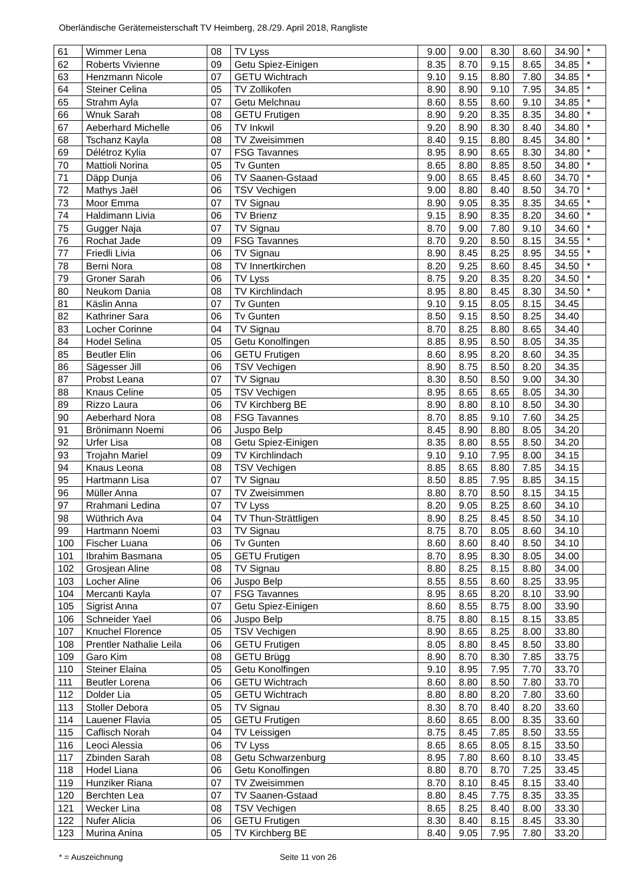Oberländische Gerätemeisterschaft TV Heimberg, 28./29. April 2018, Rangliste
| 61 | Wimmer Lena | 08 | TV Lyss | 9.00 | 9.00 | 8.30 | 8.60 | 34.90 | * |
| 62 | Roberts Vivienne | 09 | Getu Spiez-Einigen | 8.35 | 8.70 | 9.15 | 8.65 | 34.85 | * |
| 63 | Henzmann Nicole | 07 | GETU Wichtrach | 9.10 | 9.15 | 8.80 | 7.80 | 34.85 | * |
| 64 | Steiner Celina | 05 | TV Zollikofen | 8.90 | 8.90 | 9.10 | 7.95 | 34.85 | * |
| 65 | Strahm Ayla | 07 | Getu Melchnau | 8.60 | 8.55 | 8.60 | 9.10 | 34.85 | * |
| 66 | Wnuk Sarah | 08 | GETU Frutigen | 8.90 | 9.20 | 8.35 | 8.35 | 34.80 | * |
| 67 | Aeberhard Michelle | 06 | TV Inkwil | 9.20 | 8.90 | 8.30 | 8.40 | 34.80 | * |
| 68 | Tschanz Kayla | 08 | TV Zweisimmen | 8.40 | 9.15 | 8.80 | 8.45 | 34.80 | * |
| 69 | Délétroz Kylia | 07 | FSG Tavannes | 8.95 | 8.90 | 8.65 | 8.30 | 34.80 | * |
| 70 | Mattioli Norina | 05 | Tv Gunten | 8.65 | 8.80 | 8.85 | 8.50 | 34.80 | * |
| 71 | Däpp Dunja | 06 | TV Saanen-Gstaad | 9.00 | 8.65 | 8.45 | 8.60 | 34.70 | * |
| 72 | Mathys Jaël | 06 | TSV Vechigen | 9.00 | 8.80 | 8.40 | 8.50 | 34.70 | * |
| 73 | Moor Emma | 07 | TV Signau | 8.90 | 9.05 | 8.35 | 8.35 | 34.65 | * |
| 74 | Haldimann Livia | 06 | TV Brienz | 9.15 | 8.90 | 8.35 | 8.20 | 34.60 | * |
| 75 | Gugger Naja | 07 | TV Signau | 8.70 | 9.00 | 7.80 | 9.10 | 34.60 | * |
| 76 | Rochat Jade | 09 | FSG Tavannes | 8.70 | 9.20 | 8.50 | 8.15 | 34.55 | * |
| 77 | Friedli Livia | 06 | TV Signau | 8.90 | 8.45 | 8.25 | 8.95 | 34.55 | * |
| 78 | Berni Nora | 08 | TV Innertkirchen | 8.20 | 9.25 | 8.60 | 8.45 | 34.50 | * |
| 79 | Groner Sarah | 06 | TV Lyss | 8.75 | 9.20 | 8.35 | 8.20 | 34.50 | * |
| 80 | Neukom Dania | 08 | TV Kirchlindach | 8.95 | 8.80 | 8.45 | 8.30 | 34.50 | * |
| 81 | Käslin Anna | 07 | Tv Gunten | 9.10 | 9.15 | 8.05 | 8.15 | 34.45 | |
| 82 | Kathriner Sara | 06 | Tv Gunten | 8.50 | 9.15 | 8.50 | 8.25 | 34.40 | |
| 83 | Locher Corinne | 04 | TV Signau | 8.70 | 8.25 | 8.80 | 8.65 | 34.40 | |
| 84 | Hodel Selina | 05 | Getu Konolfingen | 8.85 | 8.95 | 8.50 | 8.05 | 34.35 | |
| 85 | Beutler Elin | 06 | GETU Frutigen | 8.60 | 8.95 | 8.20 | 8.60 | 34.35 | |
| 86 | Sägesser Jill | 06 | TSV Vechigen | 8.90 | 8.75 | 8.50 | 8.20 | 34.35 | |
| 87 | Probst Leana | 07 | TV Signau | 8.30 | 8.50 | 8.50 | 9.00 | 34.30 | |
| 88 | Knaus Celine | 05 | TSV Vechigen | 8.95 | 8.65 | 8.65 | 8.05 | 34.30 | |
| 89 | Rizzo Laura | 06 | TV Kirchberg BE | 8.90 | 8.80 | 8.10 | 8.50 | 34.30 | |
| 90 | Aeberhard Nora | 08 | FSG Tavannes | 8.70 | 8.85 | 9.10 | 7.60 | 34.25 | |
| 91 | Brönimann Noemi | 06 | Juspo Belp | 8.45 | 8.90 | 8.80 | 8.05 | 34.20 | |
| 92 | Urfer Lisa | 08 | Getu Spiez-Einigen | 8.35 | 8.80 | 8.55 | 8.50 | 34.20 | |
| 93 | Trojahn Mariel | 09 | TV Kirchlindach | 9.10 | 9.10 | 7.95 | 8.00 | 34.15 | |
| 94 | Knaus Leona | 08 | TSV Vechigen | 8.85 | 8.65 | 8.80 | 7.85 | 34.15 | |
| 95 | Hartmann Lisa | 07 | TV Signau | 8.50 | 8.85 | 7.95 | 8.85 | 34.15 | |
| 96 | Müller Anna | 07 | TV Zweisimmen | 8.80 | 8.70 | 8.50 | 8.15 | 34.15 | |
| 97 | Rrahmani Ledina | 07 | TV Lyss | 8.20 | 9.05 | 8.25 | 8.60 | 34.10 | |
| 98 | Wüthrich Ava | 04 | TV Thun-Strättligen | 8.90 | 8.25 | 8.45 | 8.50 | 34.10 | |
| 99 | Hartmann Noemi | 03 | TV Signau | 8.75 | 8.70 | 8.05 | 8.60 | 34.10 | |
| 100 | Fischer Luana | 06 | Tv Gunten | 8.60 | 8.60 | 8.40 | 8.50 | 34.10 | |
| 101 | Ibrahim Basmana | 05 | GETU Frutigen | 8.70 | 8.95 | 8.30 | 8.05 | 34.00 | |
| 102 | Grosjean Aline | 08 | TV Signau | 8.80 | 8.25 | 8.15 | 8.80 | 34.00 | |
| 103 | Locher Aline | 06 | Juspo Belp | 8.55 | 8.55 | 8.60 | 8.25 | 33.95 | |
| 104 | Mercanti Kayla | 07 | FSG Tavannes | 8.95 | 8.65 | 8.20 | 8.10 | 33.90 | |
| 105 | Sigrist Anna | 07 | Getu Spiez-Einigen | 8.60 | 8.55 | 8.75 | 8.00 | 33.90 | |
| 106 | Schneider Yael | 06 | Juspo Belp | 8.75 | 8.80 | 8.15 | 8.15 | 33.85 | |
| 107 | Knuchel Florence | 05 | TSV Vechigen | 8.90 | 8.65 | 8.25 | 8.00 | 33.80 | |
| 108 | Prentler Nathalie Leila | 06 | GETU Frutigen | 8.05 | 8.80 | 8.45 | 8.50 | 33.80 | |
| 109 | Garo Kim | 08 | GETU Brügg | 8.90 | 8.70 | 8.30 | 7.85 | 33.75 | |
| 110 | Steiner Elaina | 05 | Getu Konolfingen | 9.10 | 8.95 | 7.95 | 7.70 | 33.70 | |
| 111 | Beutler Lorena | 06 | GETU Wichtrach | 8.60 | 8.80 | 8.50 | 7.80 | 33.70 | |
| 112 | Dolder Lia | 05 | GETU Wichtrach | 8.80 | 8.80 | 8.20 | 7.80 | 33.60 | |
| 113 | Stoller Debora | 05 | TV Signau | 8.30 | 8.70 | 8.40 | 8.20 | 33.60 | |
| 114 | Lauener Flavia | 05 | GETU Frutigen | 8.60 | 8.65 | 8.00 | 8.35 | 33.60 | |
| 115 | Caflisch Norah | 04 | TV Leissigen | 8.75 | 8.45 | 7.85 | 8.50 | 33.55 | |
| 116 | Leoci Alessia | 06 | TV Lyss | 8.65 | 8.65 | 8.05 | 8.15 | 33.50 | |
| 117 | Zbinden Sarah | 08 | Getu Schwarzenburg | 8.95 | 7.80 | 8.60 | 8.10 | 33.45 | |
| 118 | Hodel Liana | 06 | Getu Konolfingen | 8.80 | 8.70 | 8.70 | 7.25 | 33.45 | |
| 119 | Hunziker Riana | 07 | TV Zweisimmen | 8.70 | 8.10 | 8.45 | 8.15 | 33.40 | |
| 120 | Berchten Lea | 07 | TV Saanen-Gstaad | 8.80 | 8.45 | 7.75 | 8.35 | 33.35 | |
| 121 | Wecker Lina | 08 | TSV Vechigen | 8.65 | 8.25 | 8.40 | 8.00 | 33.30 | |
| 122 | Nufer Alicia | 06 | GETU Frutigen | 8.30 | 8.40 | 8.15 | 8.45 | 33.30 | |
| 123 | Murina Anina | 05 | TV Kirchberg BE | 8.40 | 9.05 | 7.95 | 7.80 | 33.20 | |
* = Auszeichnung Seite 11 von 26